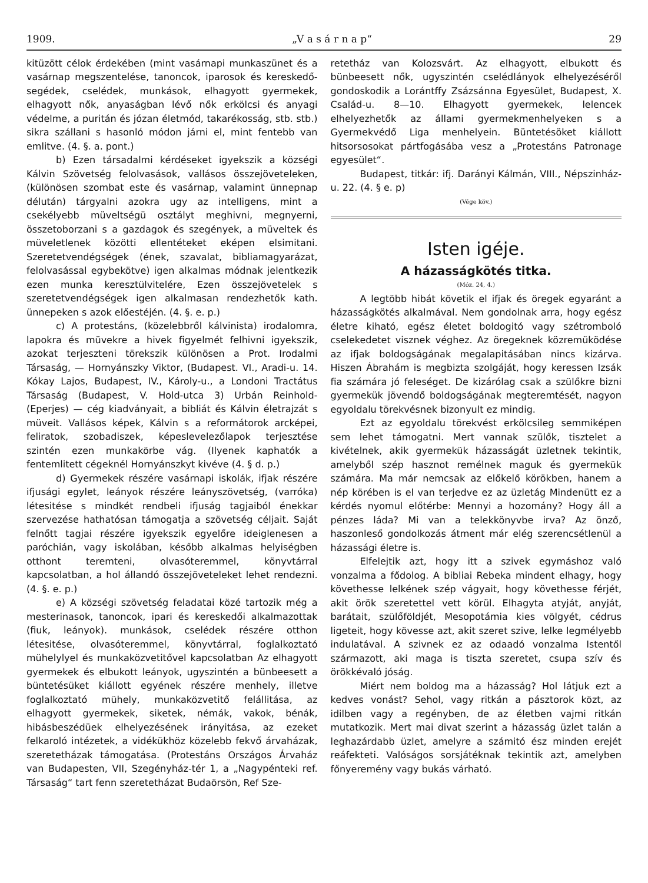1909. „V a s á r n a p“29
kitüzött célok érdekében (mint vasárnapi munkaszünet és a vasárnap megszentelése, tanoncok, iparosok és kereskedő-segédek, cselédek, munkások, elhagyott gyermekek, elhagyott nők, anyaságban lévő nők erkölcsi és anyagi védelme, a puritán és józan életmód, takarékosság, stb. stb.) sikra szállani s hasonló módon járni el, mint fentebb van emlitve. (4. §. a. pont.)
b) Ezen társadalmi kérdéseket igyekszik a községi Kálvin Szövetség felolvasások, vallásos összejöveteleken, (különösen szombat este és vasárnap, valamint ünnepnap délután) tárgyalni azokra ugy az intelligens, mint a csekélyebb müveltségü osztályt meghivni, megnyerni, összetoborzani s a gazdagok és szegények, a müveltek és müveletlenek közötti ellentéteket eképen elsimitani. Szeretetvendégségek (ének, szavalat, bibliamagyarázat, felolvasással egybekötve) igen alkalmas módnak jelentkezik ezen munka keresztülvitelére, Ezen összejövetelek s szeretetvendégségek igen alkalmasan rendezhetők kath. ünnepeken s azok előestéjén. (4. §. e. p.)
c) A protestáns, (közelebbről kálvinista) irodalomra, lapokra és müvekre a hivek figyelmét felhivni igyekszik, azokat terjeszteni törekszik különösen a Prot. Irodalmi Társaság, — Hornyánszky Viktor, (Budapest. VI., Aradi-u. 14. Kókay Lajos, Budapest, IV., Károly-u., a Londoni Tractátus Társaság (Budapest, V. Hold-utca 3) Urbán Reinhold- (Eperjes) — cég kiadványait, a bibliát és Kálvin életrajzát s müveit. Vallásos képek, Kálvin s a reformátorok arcképei, feliratok, szobadiszek, képeslevelezőlapok terjesztése szintén ezen munkakörbe vág. (Ilyenek kaphatók a fentemlitett cégeknél Hornyánszkyt kivéve (4. § d. p.)
d) Gyermekek részére vasárnapi iskolák, ifjak részére ifjusági egylet, leányok részére leányszövetség, (varróka) létesitése s mindkét rendbeli ifjuság tagjaiból énekkar szervezése hathatósan támogatja a szövetség céljait. Saját felnőtt tagjai részére igyekszik egyelőre ideiglenesen a paróchián, vagy iskolában, később alkalmas helyiségben otthont teremteni, olvasóteremmel, könyvtárral kapcsolatban, a hol állandó összejöveteleket lehet rendezni. (4. §. e. p.)
e) A községi szövetség feladatai közé tartozik még a mesterinasok, tanoncok, ipari és kereskedői alkalmazottak (fiuk, leányok). munkások, cselédek részére otthon létesitése, olvasóteremmel, könyvtárral, foglalkoztató mühelylyel és munkaközvetitővel kapcsolatban Az elhagyott gyermekek és elbukott leányok, ugyszintén a bünbeesett a büntetésüket kiállott egyének részére menhely, illetve foglalkoztató mühely, munkaközvetitő felállitása, az elhagyott gyermekek, siketek, némák, vakok, bénák, hibásbeszédüek elhelyezésének irányitása, az ezeket felkaroló intézetek, a vidékükhöz közelebb fekvő árvaházak, szeretetházak támogatása. (Protestáns Országos Árvaház van Budapesten, VII, Szegényház-tér 1, a „Nagypénteki ref. Társaság“ tart fenn szeretetházat Budaörsön, Ref Sze-
retetház van Kolozsvárt. Az elhagyott, elbukott és bünbeesett nők, ugyszintén cselédlányok elhelyezéséről gondoskodik a Lorántffy Zsázsánna Egyesület, Budapest, X. Család-u. 8—10. Elhagyott gyermekek, lelencek elhelyezhetők az állami gyermekmenhelyeken s a Gyermekvédő Liga menhelyein. Büntetésöket kiállott hitsorsosokat pártfogásába vesz a „Protestáns Patronage egyesület“.
Budapest, titkár: ifj. Darányi Kálmán, VIII., Népszinház-u. 22. (4. § e. p)
(Vége köv.)
Isten igéje.
A házasságkötés titka.
(Móz. 24, 4.)
A legtöbb hibát követik el ifjak és öregek egyaránt a házasságkötés alkalmával. Nem gondolnak arra, hogy egész életre kiható, egész életet boldogitó vagy szétromboló cselekedetet visznek véghez. Az öregeknek közremüködése az ifjak boldogságának megalapitásában nincs kizárva. Hiszen Ábrahám is megbizta szolgáját, hogy keressen Izsák fia számára jó feleséget. De kizárólag csak a szülőkre bizni gyermekük jövendő boldogságának megteremtését, nagyon egyoldalu törekvésnek bizonyult ez mindig.
Ezt az egyoldalu törekvést erkölcsileg semmiképen sem lehet támogatni. Mert vannak szülők, tisztelet a kivételnek, akik gyermekük házasságát üzletnek tekintik, amelyből szép hasznot remélnek maguk és gyermekük számára. Ma már nemcsak az előkelő körökben, hanem a nép körében is el van terjedve ez az üzletág Mindenütt ez a kérdés nyomul előtérbe: Mennyi a hozomány? Hogy áll a pénzes láda? Mi van a telekkönyvbe irva? Az önző, haszonleső gondolkozás átment már elég szerencsétlenül a házassági életre is.
Elfelejtik azt, hogy itt a szivek egymáshoz való vonzalma a fődolog. A bibliai Rebeka mindent elhagy, hogy követhesse lelkének szép vágyait, hogy követhesse férjét, akit örök szeretettel vett körül. Elhagyta atyját, anyját, barátait, szülőföldjét, Mesopotámia kies völgyét, cédrus ligeteit, hogy kövesse azt, akit szeret szive, lelke legmélyebb indulatával. A szivnek ez az odaadó vonzalma Istentől származott, aki maga is tiszta szeretet, csupa szív és örökkévaló jóság.
Miért nem boldog ma a házasság? Hol látjuk ezt a kedves vonást? Sehol, vagy ritkán a pásztorok közt, az idilben vagy a regényben, de az életben vajmi ritkán mutatkozik. Mert mai divat szerint a házasság üzlet talán a leghazárdabb üzlet, amelyre a számitó ész minden erejét reáfekteti. Valóságos sorsjátéknak tekintik azt, amelyben főnyeremény vagy bukás várható.